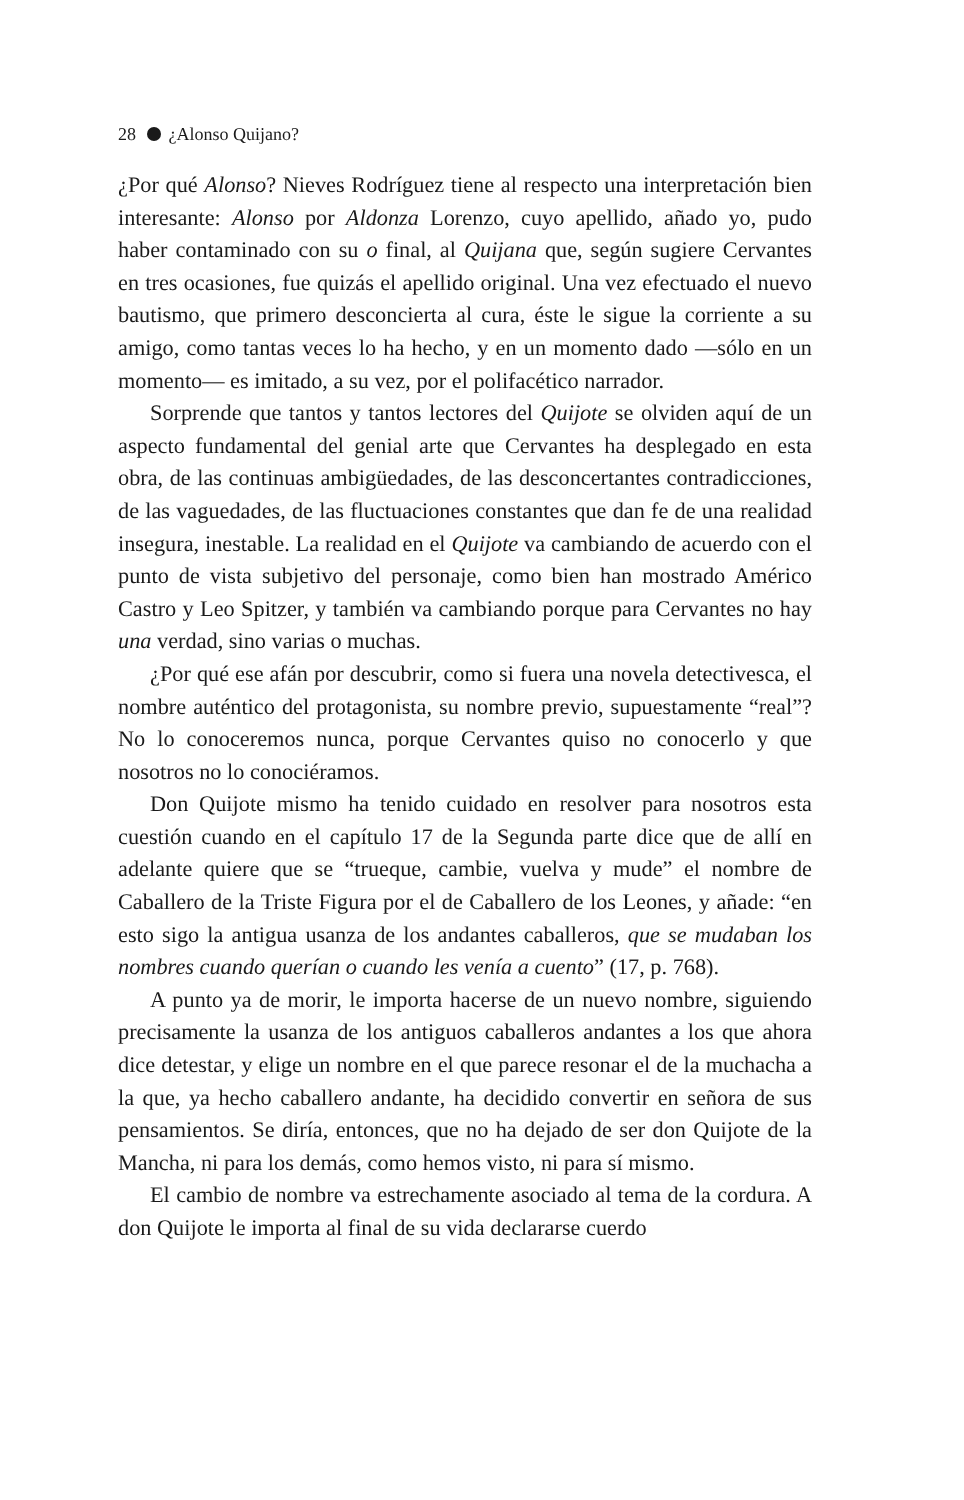28 ¿Alonso Quijano?
¿Por qué Alonso? Nieves Rodríguez tiene al respecto una interpretación bien interesante: Alonso por Aldonza Lorenzo, cuyo apellido, añado yo, pudo haber contaminado con su o final, al Quijana que, según sugiere Cervantes en tres ocasiones, fue quizás el apellido original. Una vez efectuado el nuevo bautismo, que primero desconcierta al cura, éste le sigue la corriente a su amigo, como tantas veces lo ha hecho, y en un momento dado —sólo en un momento— es imitado, a su vez, por el polifacético narrador.
Sorprende que tantos y tantos lectores del Quijote se olviden aquí de un aspecto fundamental del genial arte que Cervantes ha desplegado en esta obra, de las continuas ambigüedades, de las desconcertantes contradicciones, de las vaguedades, de las fluctuaciones constantes que dan fe de una realidad insegura, inestable. La realidad en el Quijote va cambiando de acuerdo con el punto de vista subjetivo del personaje, como bien han mostrado Américo Castro y Leo Spitzer, y también va cambiando porque para Cervantes no hay una verdad, sino varias o muchas.
¿Por qué ese afán por descubrir, como si fuera una novela detectivesca, el nombre auténtico del protagonista, su nombre previo, supuestamente “real”? No lo conoceremos nunca, porque Cervantes quiso no conocerlo y que nosotros no lo conociéramos.
Don Quijote mismo ha tenido cuidado en resolver para nosotros esta cuestión cuando en el capítulo 17 de la Segunda parte dice que de allí en adelante quiere que se “trueque, cambie, vuelva y mude” el nombre de Caballero de la Triste Figura por el de Caballero de los Leones, y añade: “en esto sigo la antigua usanza de los andantes caballeros, que se mudaban los nombres cuando querían o cuando les venía a cuento” (17, p. 768).
A punto ya de morir, le importa hacerse de un nuevo nombre, siguiendo precisamente la usanza de los antiguos caballeros andantes a los que ahora dice detestar, y elige un nombre en el que parece resonar el de la muchacha a la que, ya hecho caballero andante, ha decidido convertir en señora de sus pensamientos. Se diría, entonces, que no ha dejado de ser don Quijote de la Mancha, ni para los demás, como hemos visto, ni para sí mismo.
El cambio de nombre va estrechamente asociado al tema de la cordura. A don Quijote le importa al final de su vida declararse cuerdo